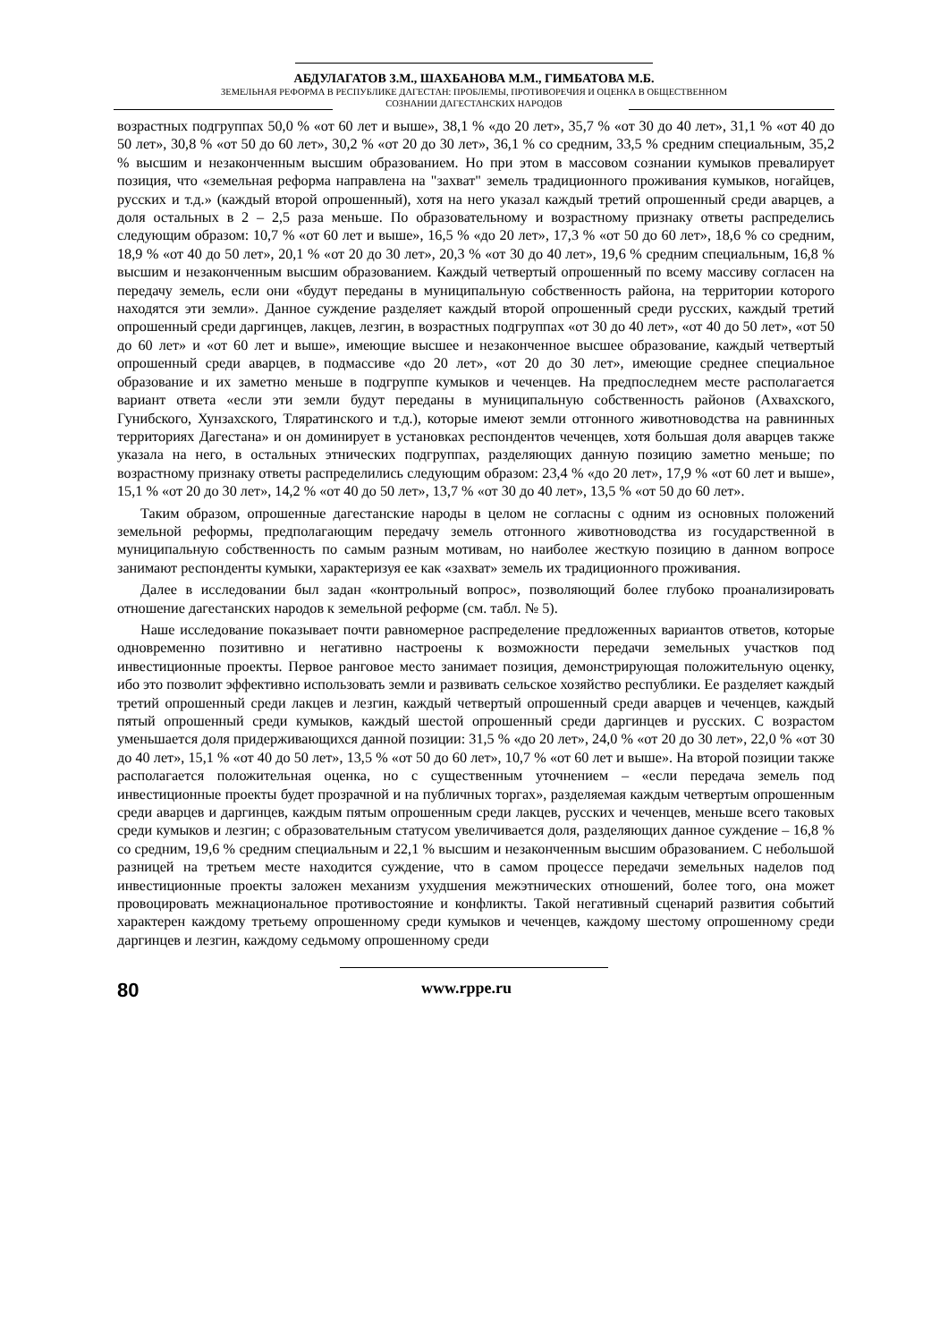АБДУЛАГАТОВ З.М., ШАХБАНОВА М.М., ГИМБАТОВА М.Б.
ЗЕМЕЛЬНАЯ РЕФОРМА В РЕСПУБЛИКЕ ДАГЕСТАН: ПРОБЛЕМЫ, ПРОТИВОРЕЧИЯ И ОЦЕНКА В ОБЩЕСТВЕННОМ
СОЗНАНИИ ДАГЕСТАНСКИХ НАРОДОВ
возрастных подгруппах 50,0 % «от 60 лет и выше», 38,1 % «до 20 лет», 35,7 % «от 30 до 40 лет», 31,1 % «от 40 до 50 лет», 30,8 % «от 50 до 60 лет», 30,2 % «от 20 до 30 лет», 36,1 % со средним, 33,5 % средним специальным, 35,2 % высшим и незаконченным высшим образованием. Но при этом в массовом сознании кумыков превалирует позиция, что «земельная реформа направлена на "захват" земель традиционного проживания кумыков, ногайцев, русских и т.д.» (каждый второй опрошенный), хотя на него указал каждый третий опрошенный среди аварцев, а доля остальных в 2 – 2,5 раза меньше. По образовательному и возрастному признаку ответы распределись следующим образом: 10,7 % «от 60 лет и выше», 16,5 % «до 20 лет», 17,3 % «от 50 до 60 лет», 18,6 % со средним, 18,9 % «от 40 до 50 лет», 20,1 % «от 20 до 30 лет», 20,3 % «от 30 до 40 лет», 19,6 % средним специальным, 16,8 % высшим и незаконченным высшим образованием. Каждый четвертый опрошенный по всему массиву согласен на передачу земель, если они «будут переданы в муниципальную собственность района, на территории которого находятся эти земли». Данное суждение разделяет каждый второй опрошенный среди русских, каждый третий опрошенный среди даргинцев, лакцев, лезгин, в возрастных подгруппах «от 30 до 40 лет», «от 40 до 50 лет», «от 50 до 60 лет» и «от 60 лет и выше», имеющие высшее и незаконченное высшее образование, каждый четвертый опрошенный среди аварцев, в подмассиве «до 20 лет», «от 20 до 30 лет», имеющие среднее специальное образование и их заметно меньше в подгруппе кумыков и чеченцев. На предпоследнем месте располагается вариант ответа «если эти земли будут переданы в муниципальную собственность районов (Ахвахского, Гунибского, Хунзахского, Тляратинского и т.д.), которые имеют земли отгонного животноводства на равнинных территориях Дагестана» и он доминирует в установках респондентов чеченцев, хотя большая доля аварцев также указала на него, в остальных этнических подгруппах, разделяющих данную позицию заметно меньше; по возрастному признаку ответы распределились следующим образом: 23,4 % «до 20 лет», 17,9 % «от 60 лет и выше», 15,1 % «от 20 до 30 лет», 14,2 % «от 40 до 50 лет», 13,7 % «от 30 до 40 лет», 13,5 % «от 50 до 60 лет».
Таким образом, опрошенные дагестанские народы в целом не согласны с одним из основных положений земельной реформы, предполагающим передачу земель отгонного животноводства из государственной в муниципальную собственность по самым разным мотивам, но наиболее жесткую позицию в данном вопросе занимают респонденты кумыки, характеризуя ее как «захват» земель их традиционного проживания.
Далее в исследовании был задан «контрольный вопрос», позволяющий более глубоко проанализировать отношение дагестанских народов к земельной реформе (см. табл. № 5).
Наше исследование показывает почти равномерное распределение предложенных вариантов ответов, которые одновременно позитивно и негативно настроены к возможности передачи земельных участков под инвестиционные проекты. Первое ранговое место занимает позиция, демонстрирующая положительную оценку, ибо это позволит эффективно использовать земли и развивать сельское хозяйство республики. Ее разделяет каждый третий опрошенный среди лакцев и лезгин, каждый четвертый опрошенный среди аварцев и чеченцев, каждый пятый опрошенный среди кумыков, каждый шестой опрошенный среди даргинцев и русских. С возрастом уменьшается доля придерживающихся данной позиции: 31,5 % «до 20 лет», 24,0 % «от 20 до 30 лет», 22,0 % «от 30 до 40 лет», 15,1 % «от 40 до 50 лет», 13,5 % «от 50 до 60 лет», 10,7 % «от 60 лет и выше». На второй позиции также располагается положительная оценка, но с существенным уточнением – «если передача земель под инвестиционные проекты будет прозрачной и на публичных торгах», разделяемая каждым четвертым опрошенным среди аварцев и даргинцев, каждым пятым опрошенным среди лакцев, русских и чеченцев, меньше всего таковых среди кумыков и лезгин; с образовательным статусом увеличивается доля, разделяющих данное суждение – 16,8 % со средним, 19,6 % средним специальным и 22,1 % высшим и незаконченным высшим образованием. С небольшой разницей на третьем месте находится суждение, что в самом процессе передачи земельных наделов под инвестиционные проекты заложен механизм ухудшения межэтнических отношений, более того, она может провоцировать межнациональное противостояние и конфликты. Такой негативный сценарий развития событий характерен каждому третьему опрошенному среди кумыков и чеченцев, каждому шестому опрошенному среди даргинцев и лезгин, каждому седьмому опрошенному среди
80
www.rppe.ru